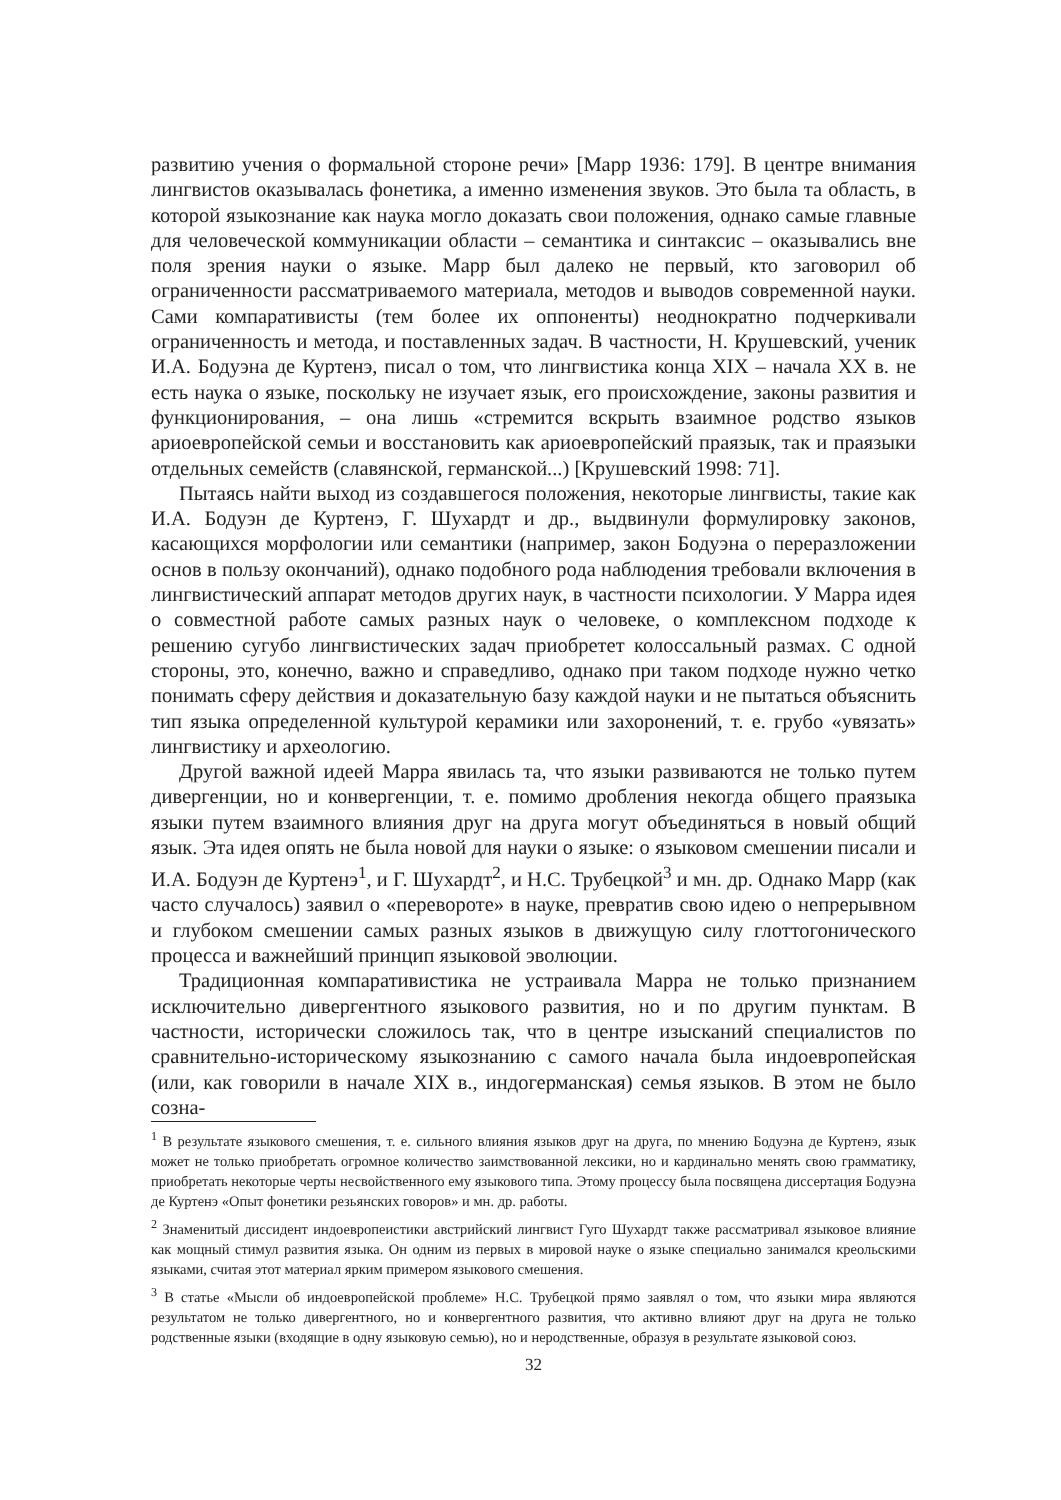развитию учения о формальной стороне речи» [Марр 1936: 179]. В центре внимания лингвистов оказывалась фонетика, а именно изменения звуков. Это была та область, в которой языкознание как наука могло доказать свои положения, однако самые главные для человеческой коммуникации области – семантика и синтаксис – оказывались вне поля зрения науки о языке. Марр был далеко не первый, кто заговорил об ограниченности рассматриваемого материала, методов и выводов современной науки. Сами компаративисты (тем более их оппоненты) неоднократно подчеркивали ограниченность и метода, и поставленных задач. В частности, Н. Крушевский, ученик И.А. Бодуэна де Куртенэ, писал о том, что лингвистика конца XIX – начала XX в. не есть наука о языке, поскольку не изучает язык, его происхождение, законы развития и функционирования, – она лишь «стремится вскрыть взаимное родство языков ариоевропейской семьи и восстановить как ариоевропейский праязык, так и праязыки отдельных семейств (славянской, германской...) [Крушевский 1998: 71].
Пытаясь найти выход из создавшегося положения, некоторые лингвисты, такие как И.А. Бодуэн де Куртенэ, Г. Шухардт и др., выдвинули формулировку законов, касающихся морфологии или семантики (например, закон Бодуэна о переразложении основ в пользу окончаний), однако подобного рода наблюдения требовали включения в лингвистический аппарат методов других наук, в частности психологии. У Марра идея о совместной работе самых разных наук о человеке, о комплексном подходе к решению сугубо лингвистических задач приобретет колоссальный размах. С одной стороны, это, конечно, важно и справедливо, однако при таком подходе нужно четко понимать сферу действия и доказательную базу каждой науки и не пытаться объяснить тип языка определенной культурой керамики или захоронений, т. е. грубо «увязать» лингвистику и археологию.
Другой важной идеей Марра явилась та, что языки развиваются не только путем дивергенции, но и конвергенции, т. е. помимо дробления некогда общего праязыка языки путем взаимного влияния друг на друга могут объединяться в новый общий язык. Эта идея опять не была новой для науки о языке: о языковом смешении писали и И.А. Бодуэн де Куртенэ<sup>1</sup>, и Г. Шухардт<sup>2</sup>, и Н.С. Трубецкой<sup>3</sup> и мн. др. Однако Марр (как часто случалось) заявил о «перевороте» в науке, превратив свою идею о непрерывном и глубоком смешении самых разных языков в движущую силу глоттогонического процесса и важнейший принцип языковой эволюции.
Традиционная компаративистика не устраивала Марра не только признанием исключительно дивергентного языкового развития, но и по другим пунктам. В частности, исторически сложилось так, что в центре изысканий специалистов по сравнительно-историческому языкознанию с самого начала была индоевропейская (или, как говорили в начале XIX в., индогерманская) семья языков. В этом не было созна-
<sup>1</sup> В результате языкового смешения, т. е. сильного влияния языков друг на друга, по мнению Бодуэна де Куртенэ, язык может не только приобретать огромное количество заимствованной лексики, но и кардинально менять свою грамматику, приобретать некоторые черты несвойственного ему языкового типа. Этому процессу была посвящена диссертация Бодуэна де Куртенэ «Опыт фонетики резьянских говоров» и мн. др. работы.
<sup>2</sup> Знаменитый диссидент индоевропеистики австрийский лингвист Гуго Шухардт также рассматривал языковое влияние как мощный стимул развития языка. Он одним из первых в мировой науке о языке специально занимался креольскими языками, считая этот материал ярким примером языкового смешения.
<sup>3</sup> В статье «Мысли об индоевропейской проблеме» Н.С. Трубецкой прямо заявлял о том, что языки мира являются результатом не только дивергентного, но и конвергентного развития, что активно влияют друг на друга не только родственные языки (входящие в одну языковую семью), но и неродственные, образуя в результате языковой союз.
32